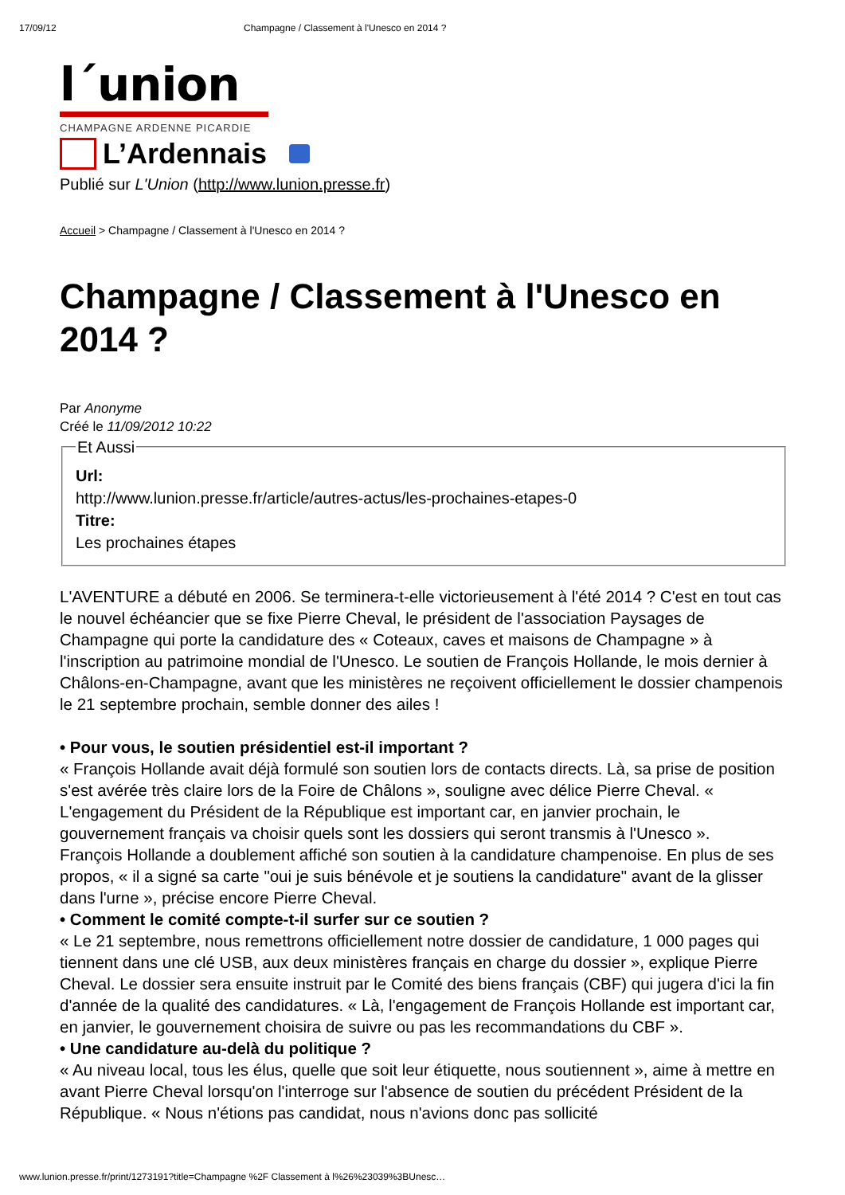17/09/12 Champagne / Classement à l'Unesco en 2014 ?
l´union
CHAMPAGNE ARDENNE PICARDIE
L’Ardennais
Publié sur L'Union (http://www.lunion.presse.fr)
Accueil > Champagne / Classement à l'Unesco en 2014 ?
Champagne / Classement à l'Unesco en 2014 ?
Par Anonyme
Créé le 11/09/2012 10:22
Et Aussi Url:
http://www.lunion.presse.fr/article/autres-actus/les-prochaines-etapes-0
Titre:
Les prochaines étapes
L'AVENTURE a débuté en 2006. Se terminera-t-elle victorieusement à l'été 2014 ? C'est en tout cas le nouvel échéancier que se fixe Pierre Cheval, le président de l'association Paysages de Champagne qui porte la candidature des « Coteaux, caves et maisons de Champagne » à l'inscription au patrimoine mondial de l'Unesco. Le soutien de François Hollande, le mois dernier à Châlons-en-Champagne, avant que les ministères ne reçoivent officiellement le dossier champenois le 21 septembre prochain, semble donner des ailes !
• Pour vous, le soutien présidentiel est-il important ?
« François Hollande avait déjà formulé son soutien lors de contacts directs. Là, sa prise de position s'est avérée très claire lors de la Foire de Châlons », souligne avec délice Pierre Cheval. « L'engagement du Président de la République est important car, en janvier prochain, le gouvernement français va choisir quels sont les dossiers qui seront transmis à l'Unesco ».
François Hollande a doublement affiché son soutien à la candidature champenoise. En plus de ses propos, « il a signé sa carte "oui je suis bénévole et je soutiens la candidature" avant de la glisser dans l'urne », précise encore Pierre Cheval.
• Comment le comité compte-t-il surfer sur ce soutien ?
« Le 21 septembre, nous remettrons officiellement notre dossier de candidature, 1 000 pages qui tiennent dans une clé USB, aux deux ministères français en charge du dossier », explique Pierre Cheval. Le dossier sera ensuite instruit par le Comité des biens français (CBF) qui jugera d'ici la fin d'année de la qualité des candidatures. « Là, l'engagement de François Hollande est important car, en janvier, le gouvernement choisira de suivre ou pas les recommandations du CBF ».
• Une candidature au-delà du politique ?
« Au niveau local, tous les élus, quelle que soit leur étiquette, nous soutiennent », aime à mettre en avant Pierre Cheval lorsqu'on l'interroge sur l'absence de soutien du précédent Président de la République. « Nous n'étions pas candidat, nous n'avions donc pas sollicité
www.lunion.presse.fr/print/1273191?title=Champagne %2F Classement à l%26%23039%3BUnesc…